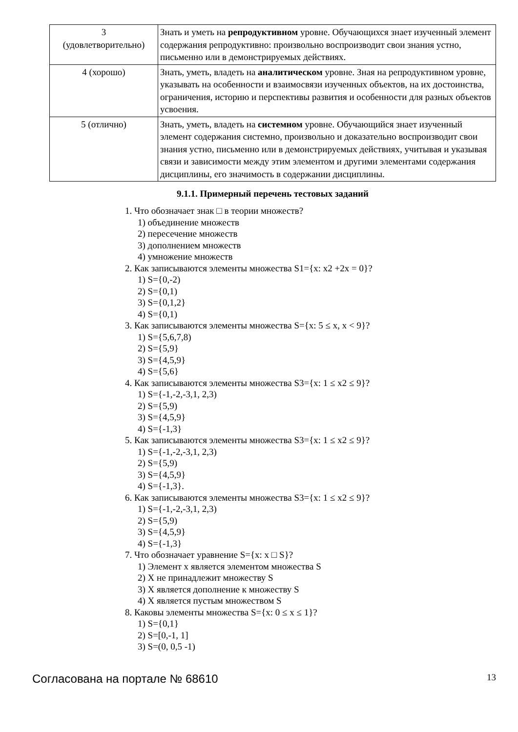| 3 (удовлетворительно) | Знать и уметь на репродуктивном уровне. Обучающихся знает изученный элемент содержания репродуктивно: произвольно воспроизводит свои знания устно, письменно или в демонстрируемых действиях. |
| 4 (хорошо) | Знать, уметь, владеть на аналитическом уровне. Зная на репродуктивном уровне, указывать на особенности и взаимосвязи изученных объектов, на их достоинства, ограничения, историю и перспективы развития и особенности для разных объектов усвоения. |
| 5 (отлично) | Знать, уметь, владеть на системном уровне. Обучающийся знает изученный элемент содержания системно, произвольно и доказательно воспроизводит свои знания устно, письменно или в демонстрируемых действиях, учитывая и указывая связи и зависимости между этим элементом и другими элементами содержания дисциплины, его значимость в содержании дисциплины. |
9.1.1. Примерный перечень тестовых заданий
1. Что обозначает знак □ в теории множеств?
1) объединение множеств
2) пересечение множеств
3) дополнением множеств
4) умножение множеств
2. Как записываются элементы множества S1={x: x2 +2x = 0}?
1) S={0,-2)
2) S={0,1)
3) S={0,1,2}
4) S={0,1)
3. Как записываются элементы множества S={x: 5 ≤ x, x < 9}?
1) S={5,6,7,8)
2) S={5,9}
3) S={4,5,9}
4) S={5,6}
4. Как записываются элементы множества S3={x: 1 ≤ x2 ≤ 9}?
1) S={-1,-2,-3,1, 2,3)
2) S={5,9)
3) S={4,5,9}
4) S={-1,3}
5. Как записываются элементы множества S3={x: 1 ≤ x2 ≤ 9}?
1) S={-1,-2,-3,1, 2,3)
2) S={5,9)
3) S={4,5,9}
4) S={-1,3}.
6. Как записываются элементы множества S3={x: 1 ≤ x2 ≤ 9}?
1) S={-1,-2,-3,1, 2,3)
2) S={5,9)
3) S={4,5,9}
4) S={-1,3}
7. Что обозначает уравнение S={x: x □ S}?
1) Элемент x является элементом множества S
2) X не принадлежит множеству S
3) X является дополнение к множеству S
4) X является пустым множеством S
8. Каковы элементы множества S={x: 0 ≤ x ≤ 1}?
1) S={0,1}
2) S=[0,-1, 1]
3) S=(0, 0,5 -1)
Согласована на портале № 68610 13